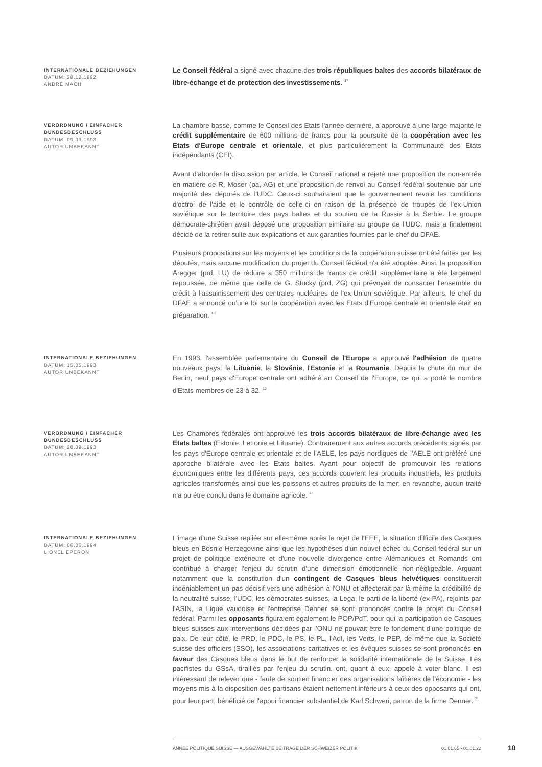INTERNATIONALE BEZIEHUNGEN
DATUM: 28.12.1992
ANDRÉ MACH
Le Conseil fédéral a signé avec chacune des trois républiques baltes des accords bilatéraux de libre-échange et de protection des investissements. <sup>17</sup>
VERORDNUNG / EINFACHER BUNDESBESCHLUSS
DATUM: 09.03.1993
AUTOR UNBEKANNT
La chambre basse, comme le Conseil des Etats l'année dernière, a approuvé à une large majorité le crédit supplémentaire de 600 millions de francs pour la poursuite de la coopération avec les Etats d'Europe centrale et orientale, et plus particulièrement la Communauté des Etats indépendants (CEI).
Avant d'aborder la discussion par article, le Conseil national a rejeté une proposition de non-entrée en matière de R. Moser (pa, AG) et une proposition de renvoi au Conseil fédéral soutenue par une majorité des députés de l'UDC. Ceux-ci souhaitaient que le gouvernement revoie les conditions d'octroi de l'aide et le contrôle de celle-ci en raison de la présence de troupes de l'ex-Union soviétique sur le territoire des pays baltes et du soutien de la Russie à la Serbie. Le groupe démocrate-chrétien avait déposé une proposition similaire au groupe de l'UDC, mais a finalement décidé de la retirer suite aux explications et aux garanties fournies par le chef du DFAE.
Plusieurs propositions sur les moyens et les conditions de la coopération suisse ont été faites par les députés, mais aucune modification du projet du Conseil fédéral n'a été adoptée. Ainsi, la proposition Aregger (prd, LU) de réduire à 350 millions de francs ce crédit supplémentaire a été largement repoussée, de même que celle de G. Stucky (prd, ZG) qui prévoyait de consacrer l'ensemble du crédit à l'assainissement des centrales nucléaires de l'ex-Union soviétique. Par ailleurs, le chef du DFAE a annoncé qu'une loi sur la coopération avec les Etats d'Europe centrale et orientale était en préparation. <sup>18</sup>
INTERNATIONALE BEZIEHUNGEN
DATUM: 15.05.1993
AUTOR UNBEKANNT
En 1993, l'assemblée parlementaire du Conseil de l'Europe a approuvé l'adhésion de quatre nouveaux pays: la Lituanie, la Slovénie, l'Estonie et la Roumanie. Depuis la chute du mur de Berlin, neuf pays d'Europe centrale ont adhéré au Conseil de l'Europe, ce qui a porté le nombre d'Etats membres de 23 à 32. <sup>19</sup>
VERORDNUNG / EINFACHER BUNDESBESCHLUSS
DATUM: 28.09.1993
AUTOR UNBEKANNT
Les Chambres fédérales ont approuvé les trois accords bilatéraux de libre-échange avec les Etats baltes (Estonie, Lettonie et Lituanie). Contrairement aux autres accords précédents signés par les pays d'Europe centrale et orientale et de l'AELE, les pays nordiques de l'AELE ont préféré une approche bilatérale avec les Etats baltes. Ayant pour objectif de promouvoir les relations économiques entre les différents pays, ces accords couvrent les produits industriels, les produits agricoles transformés ainsi que les poissons et autres produits de la mer; en revanche, aucun traité n'a pu être conclu dans le domaine agricole. <sup>20</sup>
INTERNATIONALE BEZIEHUNGEN
DATUM: 06.06.1994
LIONEL EPERON
L'image d'une Suisse repliée sur elle-même après le rejet de l'EEE, la situation difficile des Casques bleus en Bosnie-Herzegovine ainsi que les hypothèses d'un nouvel échec du Conseil fédéral sur un projet de politique extérieure et d'une nouvelle divergence entre Alémaniques et Romands ont contribué à charger l'enjeu du scrutin d'une dimension émotionnelle non-négligeable. Arguant notamment que la constitution d'un contingent de Casques bleus helvétiques constituerait indéniablement un pas décisif vers une adhésion à l'ONU et affecterait par là-même la crédibilité de la neutralité suisse, l'UDC, les démocrates suisses, la Lega, le parti de la liberté (ex-PA), rejoints par l'ASIN, la Ligue vaudoise et l'entreprise Denner se sont prononcés contre le projet du Conseil fédéral. Parmi les opposants figuraient également le POP/PdT, pour qui la participation de Casques bleus suisses aux interventions décidées par l'ONU ne pouvait être le fondement d'une politique de paix. De leur côté, le PRD, le PDC, le PS, le PL, l'AdI, les Verts, le PEP, de même que la Société suisse des officiers (SSO), les associations caritatives et les évêques suisses se sont prononcés en faveur des Casques bleus dans le but de renforcer la solidarité internationale de la Suisse. Les pacifistes du GSsA, tiraillés par l'enjeu du scrutin, ont, quant à eux, appelé à voter blanc. Il est intéressant de relever que - faute de soutien financier des organisations faîtières de l'économie - les moyens mis à la disposition des partisans étaient nettement inférieurs à ceux des opposants qui ont, pour leur part, bénéficié de l'appui financier substantiel de Karl Schweri, patron de la firme Denner. <sup>21</sup>
ANNÉE POLITIQUE SUISSE — AUSGEWÄHLTE BEITRÄGE DER SCHWEIZER POLITIK 01.01.65 - 01.01.22 10